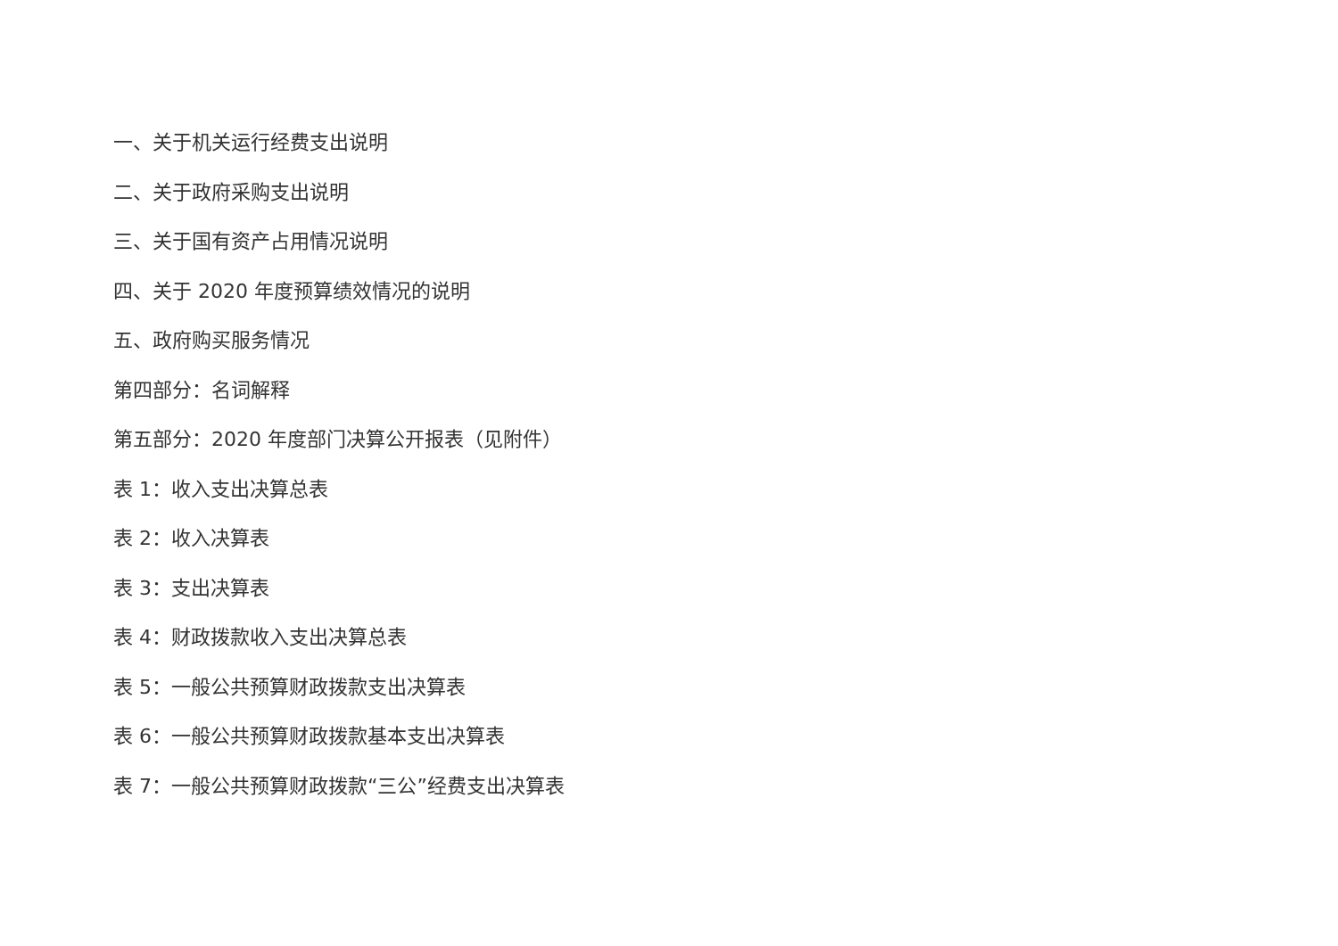一、关于机关运行经费支出说明
二、关于政府采购支出说明
三、关于国有资产占用情况说明
四、关于 2020 年度预算绩效情况的说明
五、政府购买服务情况
第四部分：名词解释
第五部分：2020 年度部门决算公开报表（见附件）
表 1：收入支出决算总表
表 2：收入决算表
表 3：支出决算表
表 4：财政拨款收入支出决算总表
表 5：一般公共预算财政拨款支出决算表
表 6：一般公共预算财政拨款基本支出决算表
表 7：一般公共预算财政拨款“三公”经费支出决算表